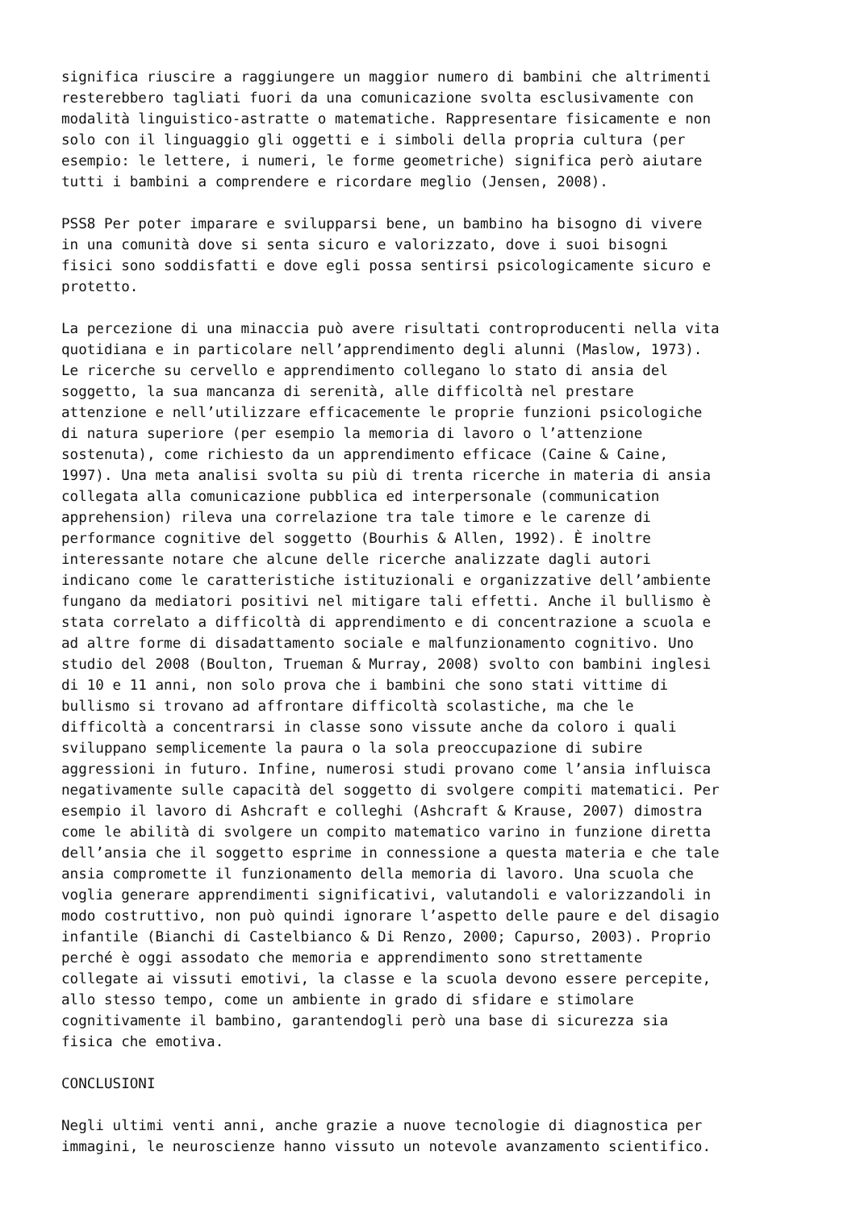significa riuscire a raggiungere un maggior numero di bambini che altrimenti resterebbero tagliati fuori da una comunicazione svolta esclusivamente con modalità linguistico-astratte o matematiche. Rappresentare fisicamente e non solo con il linguaggio gli oggetti e i simboli della propria cultura (per esempio: le lettere, i numeri, le forme geometriche) significa però aiutare tutti i bambini a comprendere e ricordare meglio (Jensen, 2008).
PSS8 Per poter imparare e svilupparsi bene, un bambino ha bisogno di vivere in una comunità dove si senta sicuro e valorizzato, dove i suoi bisogni fisici sono soddisfatti e dove egli possa sentirsi psicologicamente sicuro e protetto.
La percezione di una minaccia può avere risultati controproducenti nella vita quotidiana e in particolare nell’apprendimento degli alunni (Maslow, 1973). Le ricerche su cervello e apprendimento collegano lo stato di ansia del soggetto, la sua mancanza di serenità, alle difficoltà nel prestare attenzione e nell’utilizzare efficacemente le proprie funzioni psicologiche di natura superiore (per esempio la memoria di lavoro o l’attenzione sostenuta), come richiesto da un apprendimento efficace (Caine & Caine, 1997). Una meta analisi svolta su più di trenta ricerche in materia di ansia collegata alla comunicazione pubblica ed interpersonale (communication apprehension) rileva una correlazione tra tale timore e le carenze di performance cognitive del soggetto (Bourhis & Allen, 1992). È inoltre interessante notare che alcune delle ricerche analizzate dagli autori indicano come le caratteristiche istituzionali e organizzative dell’ambiente fungano da mediatori positivi nel mitigare tali effetti. Anche il bullismo è stata correlato a difficoltà di apprendimento e di concentrazione a scuola e ad altre forme di disadattamento sociale e malfunzionamento cognitivo. Uno studio del 2008 (Boulton, Trueman & Murray, 2008) svolto con bambini inglesi di 10 e 11 anni, non solo prova che i bambini che sono stati vittime di bullismo si trovano ad affrontare difficoltà scolastiche, ma che le difficoltà a concentrarsi in classe sono vissute anche da coloro i quali sviluppano semplicemente la paura o la sola preoccupazione di subire aggressioni in futuro. Infine, numerosi studi provano come l’ansia influisca negativamente sulle capacità del soggetto di svolgere compiti matematici. Per esempio il lavoro di Ashcraft e colleghi (Ashcraft & Krause, 2007) dimostra come le abilità di svolgere un compito matematico varino in funzione diretta dell’ansia che il soggetto esprime in connessione a questa materia e che tale ansia compromette il funzionamento della memoria di lavoro. Una scuola che voglia generare apprendimenti significativi, valutandoli e valorizzandoli in modo costruttivo, non può quindi ignorare l’aspetto delle paure e del disagio infantile (Bianchi di Castelbianco & Di Renzo, 2000; Capurso, 2003). Proprio perché è oggi assodato che memoria e apprendimento sono strettamente collegate ai vissuti emotivi, la classe e la scuola devono essere percepite, allo stesso tempo, come un ambiente in grado di sfidare e stimolare cognitivamente il bambino, garantendogli però una base di sicurezza sia fisica che emotiva.
CONCLUSIONI
Negli ultimi venti anni, anche grazie a nuove tecnologie di diagnostica per immagini, le neuroscienze hanno vissuto un notevole avanzamento scientifico.